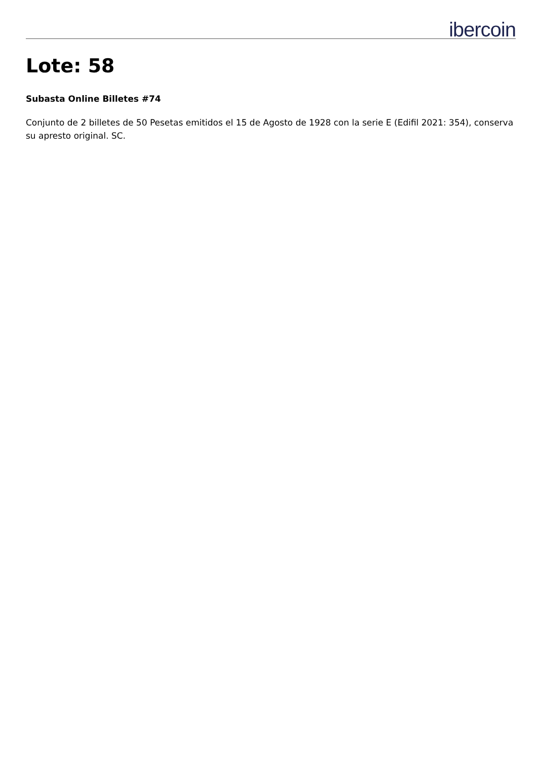ibercoin
Lote: 58
Subasta Online Billetes #74
Conjunto de 2 billetes de 50 Pesetas emitidos el 15 de Agosto de 1928 con la serie E (Edifil 2021: 354), conserva su apresto original. SC.